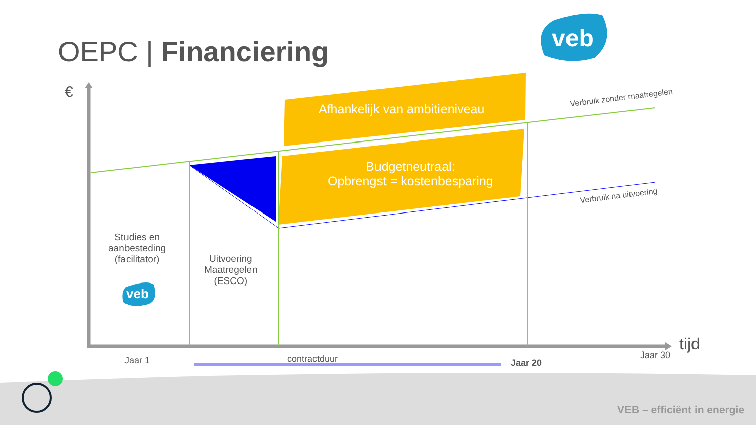OEPC | Financiering veb
€
Afhankelijk van ambitieniveau
Budgetneutraal:
Opbrengst = kostenbesparing
Verbruik zonder maatregelen
Verbruik na uitvoering
Studies en
aanbesteding
(facilitator)
veb
Uitvoering
Maatregelen
(ESCO)
Jaar 1 contractduur Jaar 20
Jaar 30
tijd
VEB – efficiënt in energie